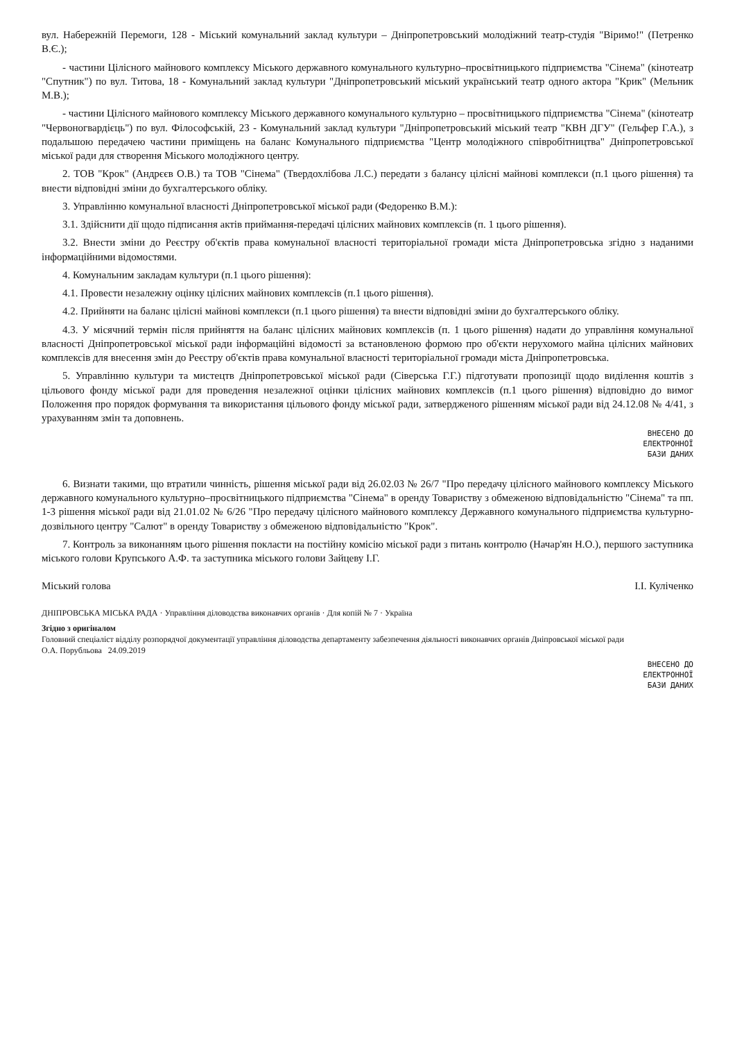вул. Набережній Перемоги, 128 - Міський комунальний заклад культури – Дніпропетровський молодіжний театр-студія "Віримо!" (Петренко В.Є.);
- частини Цілісного майнового комплексу Міського державного комунального культурно–просвітницького підприємства "Сінема" (кінотеатр "Спутник") по вул. Титова, 18 - Комунальний заклад культури "Дніпропетровський міський український театр одного актора "Крик" (Мельник М.В.);
- частини Цілісного майнового комплексу Міського державного комунального культурно – просвітницького підприємства "Сінема" (кінотеатр "Червоногвардієць") по вул. Філософській, 23 - Комунальний заклад культури "Дніпропетровський міський театр "КВН ДГУ" (Гельфер Г.А.), з подальшою передачею частини приміщень на баланс Комунального підприємства "Центр молодіжного співробітництва" Дніпропетровської міської ради для створення Міського молодіжного центру.
2. ТОВ "Крок" (Андрєєв О.В.) та ТОВ "Сінема" (Твердохлібова Л.С.) передати з балансу цілісні майнові комплекси (п.1 цього рішення) та внести відповідні зміни до бухгалтерського обліку.
3. Управлінню комунальної власності Дніпропетровської міської ради (Федоренко В.М.):
3.1. Здійснити дії щодо підписання актів приймання-передачі цілісних майнових комплексів (п. 1 цього рішення).
3.2. Внести зміни до Реєстру об'єктів права комунальної власності територіальної громади міста Дніпропетровська згідно з наданими інформаційними відомостями.
4. Комунальним закладам культури (п.1 цього рішення):
4.1. Провести незалежну оцінку цілісних майнових комплексів (п.1 цього рішення).
4.2. Прийняти на баланс цілісні майнові комплекси (п.1 цього рішення) та внести відповідні зміни до бухгалтерського обліку.
4.3. У місячний термін після прийняття на баланс цілісних майнових комплексів (п. 1 цього рішення) надати до управління комунальної власності Дніпропетровської міської ради інформаційні відомості за встановленою формою про об'єкти нерухомого майна цілісних майнових комплексів для внесення змін до Реєстру об'єктів права комунальної власності територіальної громади міста Дніпропетровська.
5. Управлінню культури та мистецтв Дніпропетровської міської ради (Сіверська Г.Г.) підготувати пропозиції щодо виділення коштів з цільового фонду міської ради для проведення незалежної оцінки цілісних майнових комплексів (п.1 цього рішення) відповідно до вимог Положення про порядок формування та використання цільового фонду міської ради, затвердженого рішенням міської ради від 24.12.08 № 4/41, з урахуванням змін та доповнень.
ВНЕСЕНО ДО
ЕЛЕКТРОННОЇ
БАЗИ ДАНИХ
6. Визнати такими, що втратили чинність, рішення міської ради від 26.02.03 № 26/7 "Про передачу цілісного майнового комплексу Міського державного комунального культурно–просвітницького підприємства "Сінема" в оренду Товариству з обмеженою відповідальністю "Сінема" та пп. 1-3 рішення міської ради від 21.01.02 № 6/26 "Про передачу цілісного майнового комплексу Державного комунального підприємства культурно-дозвільного центру "Салют" в оренду Товариству з обмеженою відповідальністю "Крок".
7. Контроль за виконанням цього рішення покласти на постійну комісію міської ради з питань контролю (Начар'ян Н.О.), першого заступника міського голови Крупського А.Ф. та заступника міського голови Зайцеву І.Г.
Міський голова І.І. Куліченко
ДНІПРОВСЬКА МІСЬКА РАДА · Управління діловодства виконавчих органів · Для копій № 7 · Україна
Згідно з оригіналом
Головний спеціаліст відділу розпорядчої документації управління діловодства департаменту забезпечення діяльності виконавчих органів Дніпровської міської ради
О.А. Порубльова 24.09.2019
ВНЕСЕНО ДО
ЕЛЕКТРОННОЇ
БАЗИ ДАНИХ